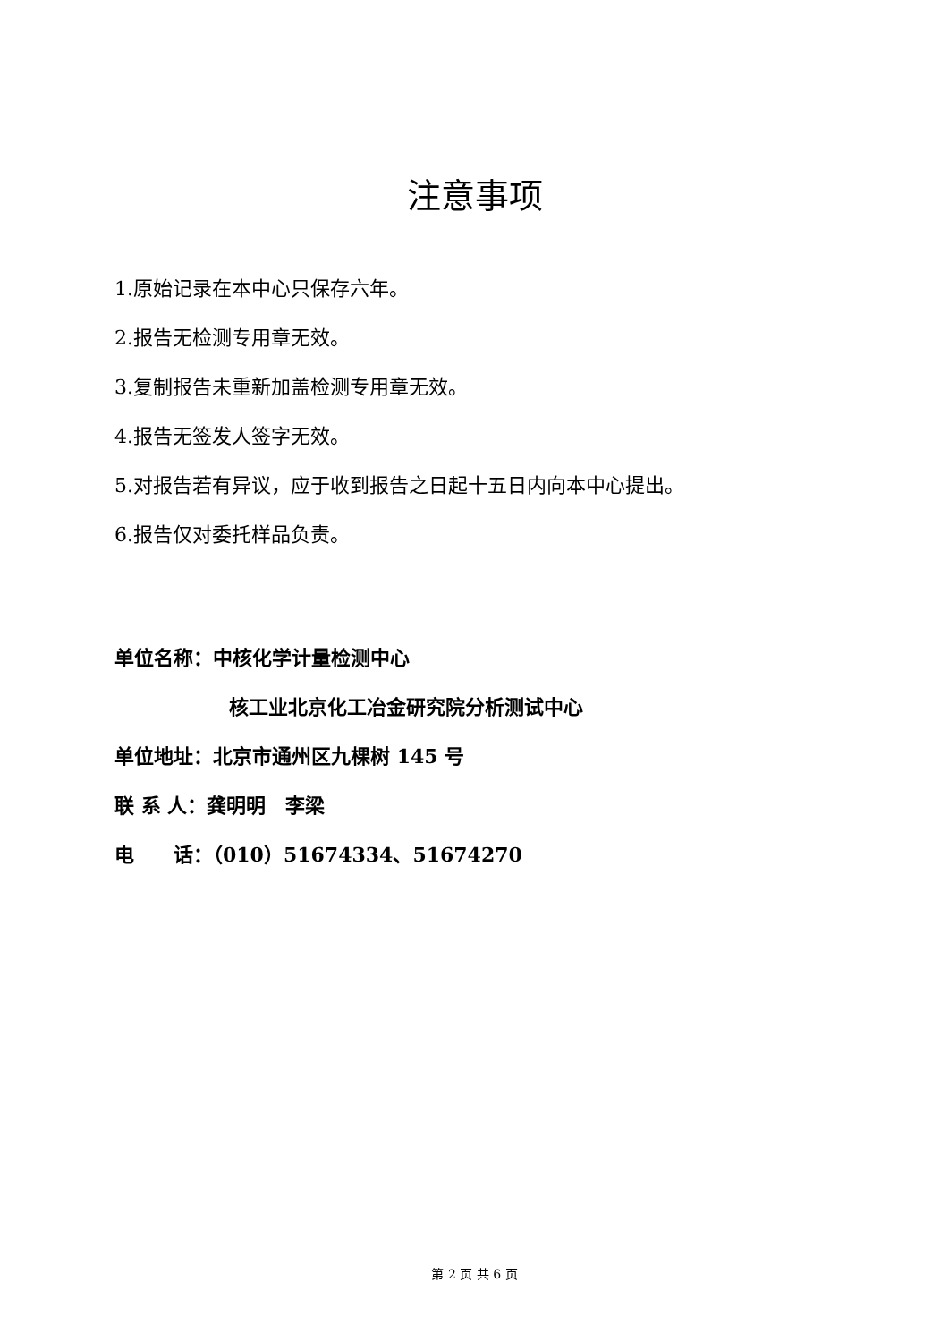注意事项
1.原始记录在本中心只保存六年。
2.报告无检测专用章无效。
3.复制报告未重新加盖检测专用章无效。
4.报告无签发人签字无效。
5.对报告若有异议，应于收到报告之日起十五日内向本中心提出。
6.报告仅对委托样品负责。
单位名称：中核化学计量检测中心
核工业北京化工冶金研究院分析测试中心
单位地址：北京市通州区九棵树 145 号
联 系 人：龚明明　李梁
电　　话：（010）51674334、51674270
第 2 页 共 6 页